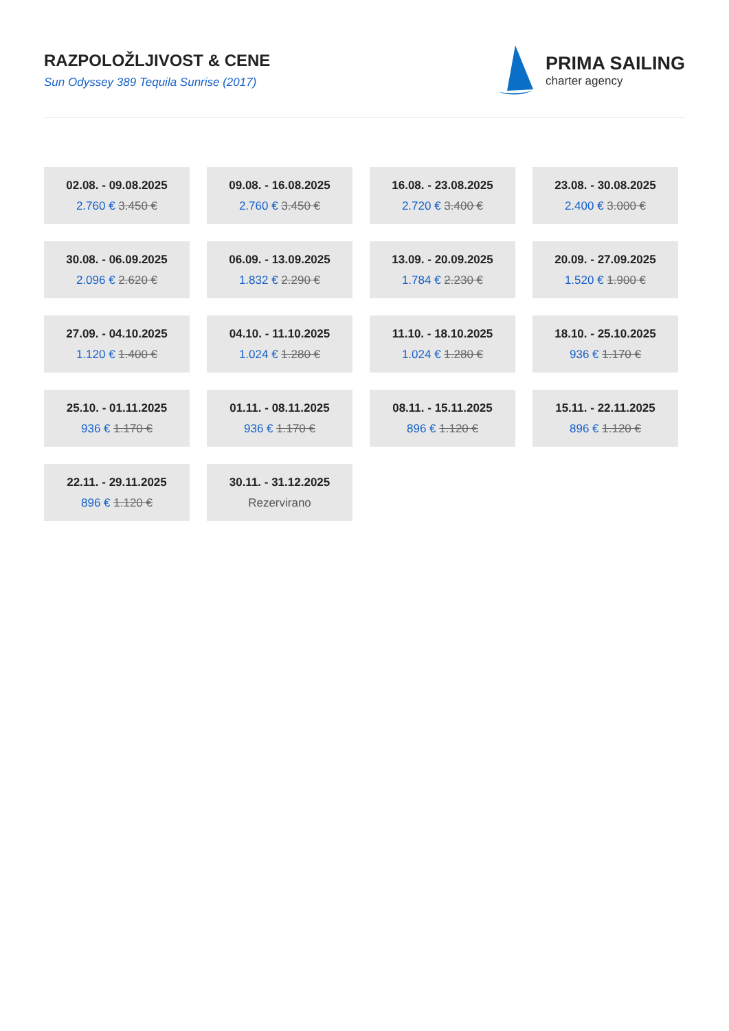RAZPOLOŽLJIVOST & CENE
Sun Odyssey 389 Tequila Sunrise (2017)
PRIMA SAILING
charter agency
02.08. - 09.08.2025
2.760 € 3.450 €
09.08. - 16.08.2025
2.760 € 3.450 €
16.08. - 23.08.2025
2.720 € 3.400 €
23.08. - 30.08.2025
2.400 € 3.000 €
30.08. - 06.09.2025
2.096 € 2.620 €
06.09. - 13.09.2025
1.832 € 2.290 €
13.09. - 20.09.2025
1.784 € 2.230 €
20.09. - 27.09.2025
1.520 € 1.900 €
27.09. - 04.10.2025
1.120 € 1.400 €
04.10. - 11.10.2025
1.024 € 1.280 €
11.10. - 18.10.2025
1.024 € 1.280 €
18.10. - 25.10.2025
936 € 1.170 €
25.10. - 01.11.2025
936 € 1.170 €
01.11. - 08.11.2025
936 € 1.170 €
08.11. - 15.11.2025
896 € 1.120 €
15.11. - 22.11.2025
896 € 1.120 €
22.11. - 29.11.2025
896 € 1.120 €
30.11. - 31.12.2025
Rezervirano